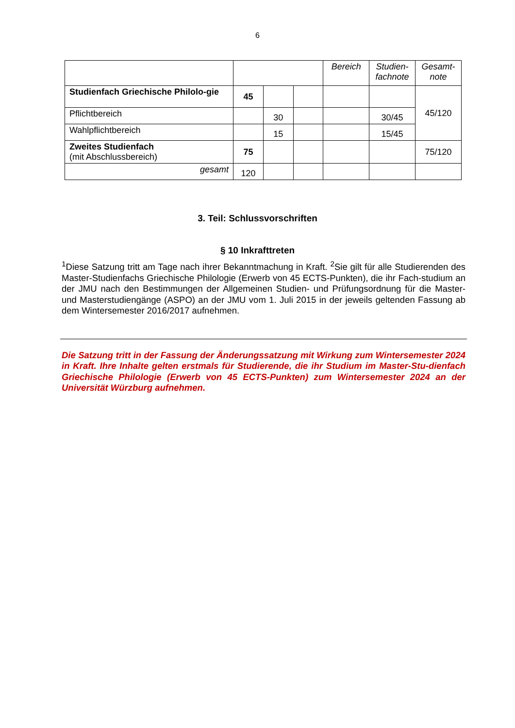6
| | | | | Bereich | Studien-fachnote | Gesamt-note |
| Studienfach Griechische Philolo-gie | 45 | | | | | 45/120 |
| Pflichtbereich | | 30 | | | 30/45 | |
| Wahlpflichtbereich | | 15 | | | 15/45 | |
| Zweites Studienfach (mit Abschlussbereich) | 75 | | | | | 75/120 |
| gesamt | 120 | | | | | |
3. Teil: Schlussvorschriften
§ 10 Inkrafttreten
<sup>1</sup> Diese Satzung tritt am Tage nach ihrer Bekanntmachung in Kraft. <sup>2</sup>Sie gilt für alle Studierenden des Master-Studienfachs Griechische Philologie (Erwerb von 45 ECTS-Punkten), die ihr Fach-studium an der JMU nach den Bestimmungen der Allgemeinen Studien- und Prüfungsordnung für die Master- und Masterstudiengänge (ASPO) an der JMU vom 1. Juli 2015 in der jeweils geltenden Fassung ab dem Wintersemester 2016/2017 aufnehmen.
Die Satzung tritt in der Fassung der Änderungssatzung mit Wirkung zum Wintersemester 2024 in Kraft. Ihre Inhalte gelten erstmals für Studierende, die ihr Studium im Master-Stu-dienfach Griechische Philologie (Erwerb von 45 ECTS-Punkten) zum Wintersemester 2024 an der Universität Würzburg aufnehmen.